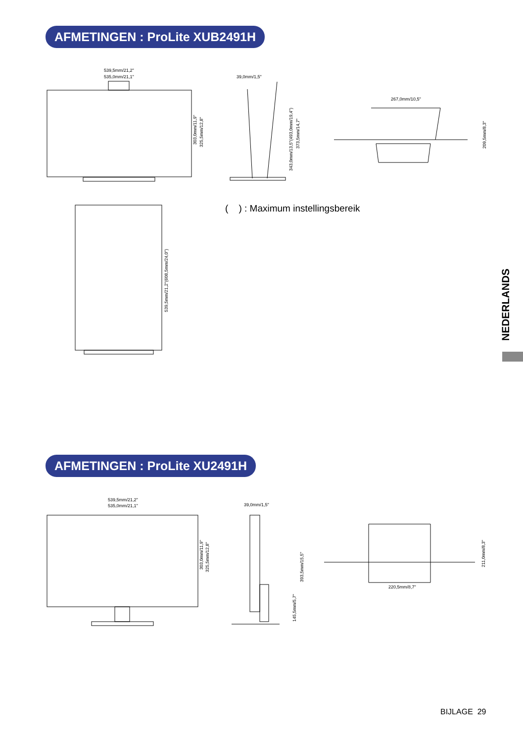AFMETINGEN : ProLite XUB2491H
539,5mm/21,2"
535,0mm/21,1"
39,0mm/1,5"
267,0mm/10,5"
303,0mm/11,9"
325,5mm/12,8"
343,0mm/13,5"(493,0mm/19,4")
373,5mm/14,7"
209,5mm/8,3"
539,5mm/21,2"(608,5mm/24,0")
( ) : Maximum instellingsbereik
NEDERLANDS
AFMETINGEN : ProLite XU2491H
539,5mm/21,2"
535,0mm/21,1"
39,0mm/1,5"
220,5mm/8,7"
303,0mm/11,9"
325,5mm/12,8"
393,5mm/15,5"
145,5mm/5,7"
211,0mm/8,3"
BIJLAGE 29